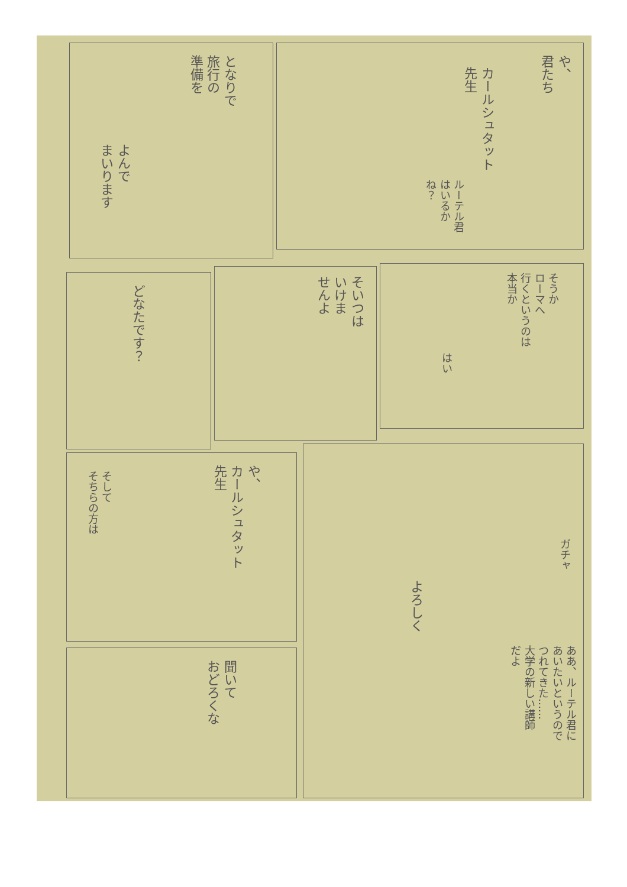や、
君たち
カールシュタット
先生
ルーテル君
はいるか
ね？
となりで
旅行の
準備を
よんで
まいります
そうか
ローマへ
行くというのは
本当か
はい
そいつは
いけま
せんよ
どなたです？
や、
カールシュタット
先生
そして
そちらの方は
ガチャ
よろしく
ああ、ルーテル君に
あいたいというので
つれてきた……
大学の新しい講師
だよ
聞いて
おどろくな